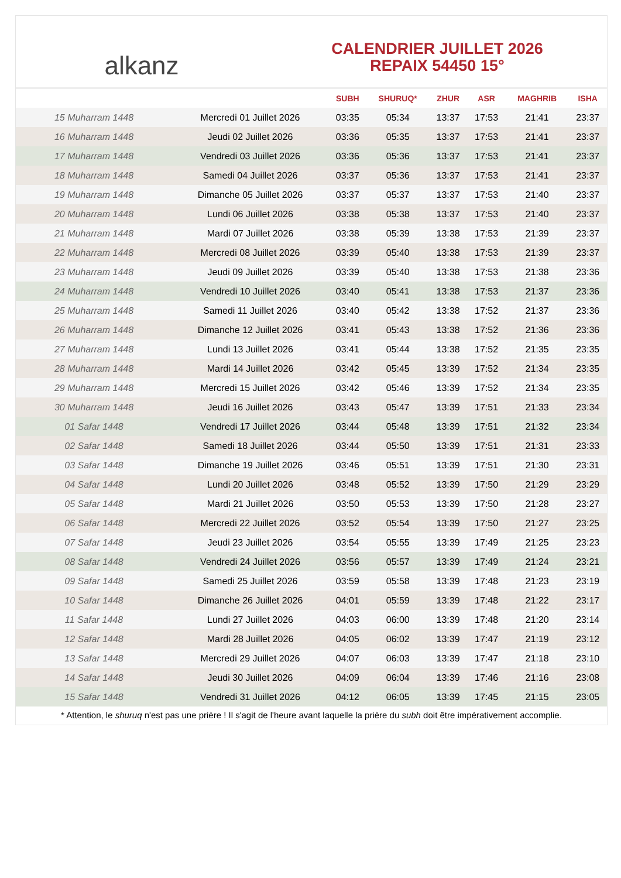alkanz
CALENDRIER JUILLET 2026
REPAIX 54450 15°
| | | SUBH | SHURUQ* | ZHUR | ASR | MAGHRIB | ISHA |
| --- | --- | --- | --- | --- | --- | --- | --- |
| 15 Muharram 1448 | Mercredi 01 Juillet 2026 | 03:35 | 05:34 | 13:37 | 17:53 | 21:41 | 23:37 |
| 16 Muharram 1448 | Jeudi 02 Juillet 2026 | 03:36 | 05:35 | 13:37 | 17:53 | 21:41 | 23:37 |
| 17 Muharram 1448 | Vendredi 03 Juillet 2026 | 03:36 | 05:36 | 13:37 | 17:53 | 21:41 | 23:37 |
| 18 Muharram 1448 | Samedi 04 Juillet 2026 | 03:37 | 05:36 | 13:37 | 17:53 | 21:41 | 23:37 |
| 19 Muharram 1448 | Dimanche 05 Juillet 2026 | 03:37 | 05:37 | 13:37 | 17:53 | 21:40 | 23:37 |
| 20 Muharram 1448 | Lundi 06 Juillet 2026 | 03:38 | 05:38 | 13:37 | 17:53 | 21:40 | 23:37 |
| 21 Muharram 1448 | Mardi 07 Juillet 2026 | 03:38 | 05:39 | 13:38 | 17:53 | 21:39 | 23:37 |
| 22 Muharram 1448 | Mercredi 08 Juillet 2026 | 03:39 | 05:40 | 13:38 | 17:53 | 21:39 | 23:37 |
| 23 Muharram 1448 | Jeudi 09 Juillet 2026 | 03:39 | 05:40 | 13:38 | 17:53 | 21:38 | 23:36 |
| 24 Muharram 1448 | Vendredi 10 Juillet 2026 | 03:40 | 05:41 | 13:38 | 17:53 | 21:37 | 23:36 |
| 25 Muharram 1448 | Samedi 11 Juillet 2026 | 03:40 | 05:42 | 13:38 | 17:52 | 21:37 | 23:36 |
| 26 Muharram 1448 | Dimanche 12 Juillet 2026 | 03:41 | 05:43 | 13:38 | 17:52 | 21:36 | 23:36 |
| 27 Muharram 1448 | Lundi 13 Juillet 2026 | 03:41 | 05:44 | 13:38 | 17:52 | 21:35 | 23:35 |
| 28 Muharram 1448 | Mardi 14 Juillet 2026 | 03:42 | 05:45 | 13:39 | 17:52 | 21:34 | 23:35 |
| 29 Muharram 1448 | Mercredi 15 Juillet 2026 | 03:42 | 05:46 | 13:39 | 17:52 | 21:34 | 23:35 |
| 30 Muharram 1448 | Jeudi 16 Juillet 2026 | 03:43 | 05:47 | 13:39 | 17:51 | 21:33 | 23:34 |
| 01 Safar 1448 | Vendredi 17 Juillet 2026 | 03:44 | 05:48 | 13:39 | 17:51 | 21:32 | 23:34 |
| 02 Safar 1448 | Samedi 18 Juillet 2026 | 03:44 | 05:50 | 13:39 | 17:51 | 21:31 | 23:33 |
| 03 Safar 1448 | Dimanche 19 Juillet 2026 | 03:46 | 05:51 | 13:39 | 17:51 | 21:30 | 23:31 |
| 04 Safar 1448 | Lundi 20 Juillet 2026 | 03:48 | 05:52 | 13:39 | 17:50 | 21:29 | 23:29 |
| 05 Safar 1448 | Mardi 21 Juillet 2026 | 03:50 | 05:53 | 13:39 | 17:50 | 21:28 | 23:27 |
| 06 Safar 1448 | Mercredi 22 Juillet 2026 | 03:52 | 05:54 | 13:39 | 17:50 | 21:27 | 23:25 |
| 07 Safar 1448 | Jeudi 23 Juillet 2026 | 03:54 | 05:55 | 13:39 | 17:49 | 21:25 | 23:23 |
| 08 Safar 1448 | Vendredi 24 Juillet 2026 | 03:56 | 05:57 | 13:39 | 17:49 | 21:24 | 23:21 |
| 09 Safar 1448 | Samedi 25 Juillet 2026 | 03:59 | 05:58 | 13:39 | 17:48 | 21:23 | 23:19 |
| 10 Safar 1448 | Dimanche 26 Juillet 2026 | 04:01 | 05:59 | 13:39 | 17:48 | 21:22 | 23:17 |
| 11 Safar 1448 | Lundi 27 Juillet 2026 | 04:03 | 06:00 | 13:39 | 17:48 | 21:20 | 23:14 |
| 12 Safar 1448 | Mardi 28 Juillet 2026 | 04:05 | 06:02 | 13:39 | 17:47 | 21:19 | 23:12 |
| 13 Safar 1448 | Mercredi 29 Juillet 2026 | 04:07 | 06:03 | 13:39 | 17:47 | 21:18 | 23:10 |
| 14 Safar 1448 | Jeudi 30 Juillet 2026 | 04:09 | 06:04 | 13:39 | 17:46 | 21:16 | 23:08 |
| 15 Safar 1448 | Vendredi 31 Juillet 2026 | 04:12 | 06:05 | 13:39 | 17:45 | 21:15 | 23:05 |
* Attention, le shuruq n'est pas une prière ! Il s'agit de l'heure avant laquelle la prière du subh doit être impérativement accomplie.